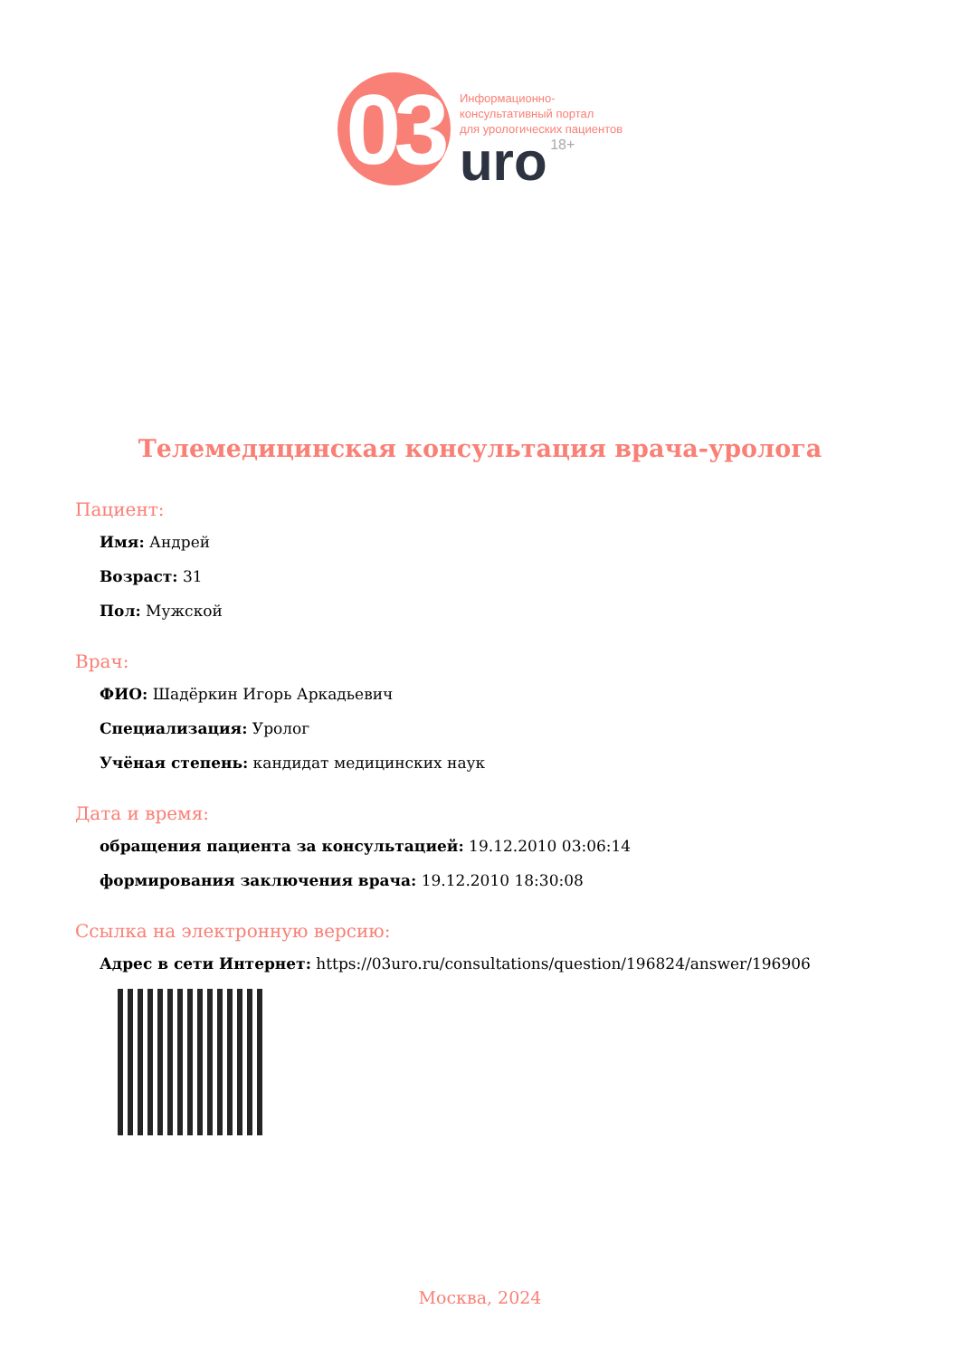03
Информационно-
консультативный портал
для урологических пациентов
uro 18+
Телемедицинская консультация врача-уролога
Пациент:
Имя: Андрей
Возраст: 31
Пол: Мужской
Врач:
ФИО: Шадёркин Игорь Аркадьевич
Специализация: Уролог
Учёная степень: кандидат медицинских наук
Дата и время:
обращения пациента за консультацией: 19.12.2010 03:06:14
формирования заключения врача: 19.12.2010 18:30:08
Ссылка на электронную версию:
Адрес в сети Интернет: https://03uro.ru/consultations/question/196824/answer/196906
Москва, 2024